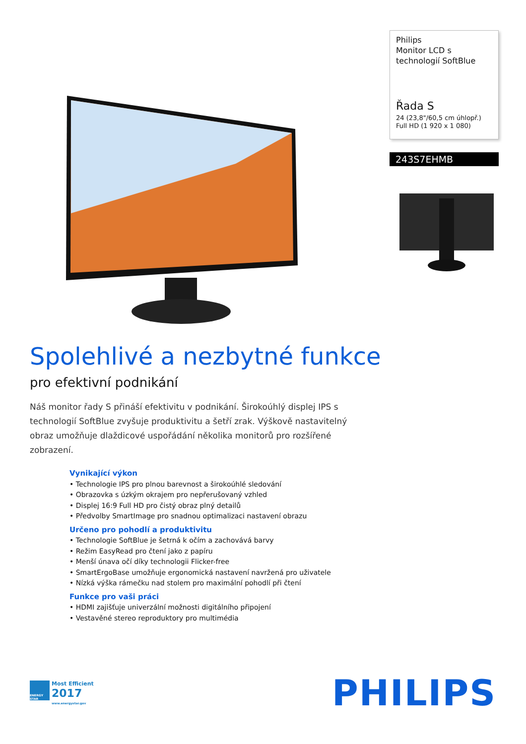Philips
Monitor LCD s technologií SoftBlue
Řada S
24 (23,8"/60,5 cm úhlopř.)
Full HD (1 920 x 1 080)
243S7EHMB
Spolehlivé a nezbytné funkce
pro efektivní podnikání
Náš monitor řady S přináší efektivitu v podnikání. Širokoúhlý displej IPS s technologií SoftBlue zvyšuje produktivitu a šetří zrak. Výškově nastavitelný obraz umožňuje dlaždicové uspořádání několika monitorů pro rozšířené zobrazení.
Vynikající výkon
• Technologie IPS pro plnou barevnost a širokoúhlé sledování
• Obrazovka s úzkým okrajem pro nepřerušovaný vzhled
• Displej 16:9 Full HD pro čistý obraz plný detailů
• Předvolby SmartImage pro snadnou optimalizaci nastavení obrazu
Určeno pro pohodlí a produktivitu
• Technologie SoftBlue je šetrná k očím a zachovává barvy
• Režim EasyRead pro čtení jako z papíru
• Menší únava očí díky technologii Flicker-free
• SmartErgoBase umožňuje ergonomická nastavení navržená pro uživatele
• Nízká výška rámečku nad stolem pro maximální pohodlí při čtení
Funkce pro vaši práci
• HDMI zajišťuje univerzální možnosti digitálního připojení
• Vestavěné stereo reproduktory pro multimédia
ENERGY STAR
Most Efficient
2017
www.energystar.gov
PHILIPS